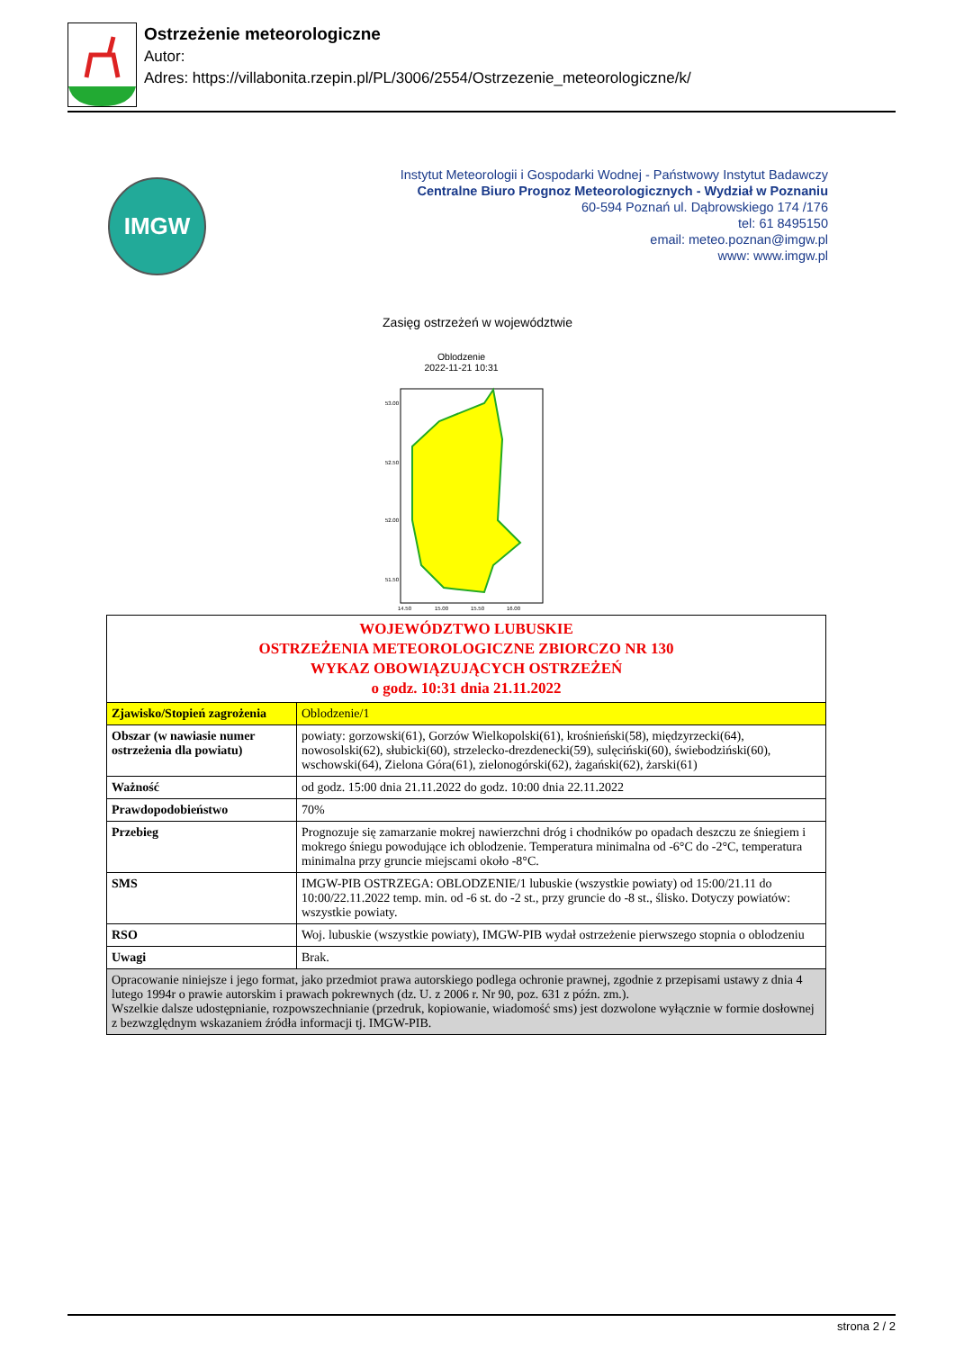Ostrzeżenie meteorologiczne
Autor:
Adres: https://villabonita.rzepin.pl/PL/3006/2554/Ostrzezenie_meteorologiczne/k/
IMGW
Instytut Meteorologii i Gospodarki Wodnej - Państwowy Instytut Badawczy
Centralne Biuro Prognoz Meteorologicznych - Wydział w Poznaniu
60-594 Poznań ul. Dąbrowskiego 174 /176
tel: 61 8495150
email: meteo.poznan@imgw.pl
www: www.imgw.pl
Zasięg ostrzeżeń w województwie
Oblodzenie
2022-11-21 10:31
53.00
52.50
52.00
51.50
14.50
15.00
15.50
16.00
| WOJEWÓDZTWO LUBUSKIE OSTRZEŻENIA METEOROLOGICZNE ZBIORCZO NR 130 WYKAZ OBOWIĄZUJĄCYCH OSTRZEŻEŃ o godz. 10:31 dnia 21.11.2022 | |
| Zjawisko/Stopień zagrożenia | Oblodzenie/1 |
| Obszar (w nawiasie numer ostrzeżenia dla powiatu) | powiaty: gorzowski(61), Gorzów Wielkopolski(61), krośnieński(58), międzyrzecki(64), nowosolski(62), słubicki(60), strzelecko-drezdenecki(59), sulęciński(60), świebodziński(60), wschowski(64), Zielona Góra(61), zielonogórski(62), żagański(62), żarski(61) |
| Ważność | od godz. 15:00 dnia 21.11.2022 do godz. 10:00 dnia 22.11.2022 |
| Prawdopodobieństwo | 70% |
| Przebieg | Prognozuje się zamarzanie mokrej nawierzchni dróg i chodników po opadach deszczu ze śniegiem i mokrego śniegu powodujące ich oblodzenie. Temperatura minimalna od -6°C do -2°C, temperatura minimalna przy gruncie miejscami około -8°C. |
| SMS | IMGW-PIB OSTRZEGA: OBLODZENIE/1 lubuskie (wszystkie powiaty) od 15:00/21.11 do 10:00/22.11.2022 temp. min. od -6 st. do -2 st., przy gruncie do -8 st., ślisko. Dotyczy powiatów: wszystkie powiaty. |
| RSO | Woj. lubuskie (wszystkie powiaty), IMGW-PIB wydał ostrzeżenie pierwszego stopnia o oblodzeniu |
| Uwagi | Brak. |
| Opracowanie niniejsze i jego format, jako przedmiot prawa autorskiego podlega ochronie prawnej, zgodnie z przepisami ustawy z dnia 4 lutego 1994r o prawie autorskim i prawach pokrewnych (dz. U. z 2006 r. Nr 90, poz. 631 z późn. zm.). Wszelkie dalsze udostępnianie, rozpowszechnianie (przedruk, kopiowanie, wiadomość sms) jest dozwolone wyłącznie w formie dosłownej z bezwzględnym wskazaniem źródła informacji tj. IMGW-PIB. | |
strona 2 / 2